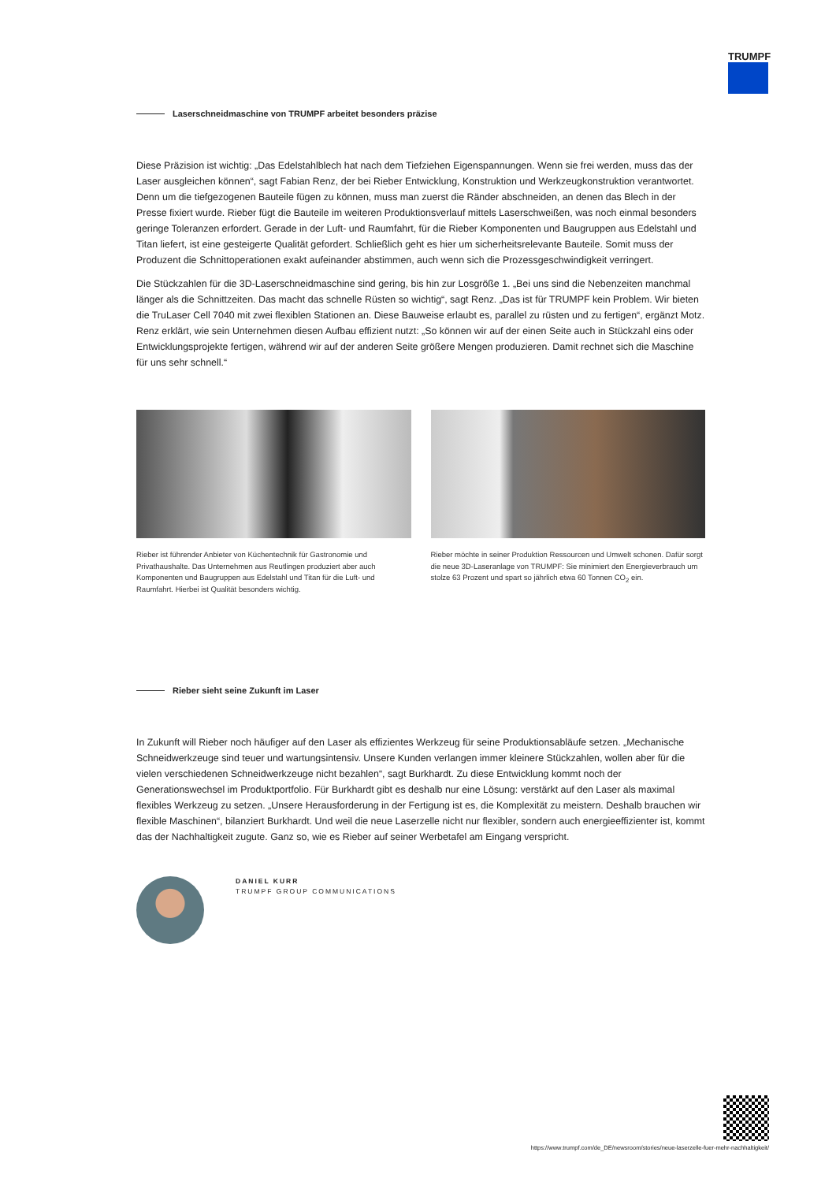TRUMPF
Laserschneidmaschine von TRUMPF arbeitet besonders präzise
Diese Präzision ist wichtig: „Das Edelstahlblech hat nach dem Tiefziehen Eigenspannungen. Wenn sie frei werden, muss das der Laser ausgleichen können“, sagt Fabian Renz, der bei Rieber Entwicklung, Konstruktion und Werkzeugkonstruktion verantwortet. Denn um die tiefgezogenen Bauteile fügen zu können, muss man zuerst die Ränder abschneiden, an denen das Blech in der Presse fixiert wurde. Rieber fügt die Bauteile im weiteren Produktionsverlauf mittels Laserschweißen, was noch einmal besonders geringe Toleranzen erfordert. Gerade in der Luft- und Raumfahrt, für die Rieber Komponenten und Baugruppen aus Edelstahl und Titan liefert, ist eine gesteigerte Qualität gefordert. Schließlich geht es hier um sicherheitsrelevante Bauteile. Somit muss der Produzent die Schnittoperationen exakt aufeinander abstimmen, auch wenn sich die Prozessgeschwindigkeit verringert.
Die Stückzahlen für die 3D-Laserschneidmaschine sind gering, bis hin zur Losgröße 1. „Bei uns sind die Nebenzeiten manchmal länger als die Schnittzeiten. Das macht das schnelle Rüsten so wichtig“, sagt Renz. „Das ist für TRUMPF kein Problem. Wir bieten die TruLaser Cell 7040 mit zwei flexiblen Stationen an. Diese Bauweise erlaubt es, parallel zu rüsten und zu fertigen“, ergänzt Motz. Renz erklärt, wie sein Unternehmen diesen Aufbau effizient nutzt: „So können wir auf der einen Seite auch in Stückzahl eins oder Entwicklungsprojekte fertigen, während wir auf der anderen Seite größere Mengen produzieren. Damit rechnet sich die Maschine für uns sehr schnell.“
Rieber ist führender Anbieter von Küchentechnik für Gastronomie und Privathaushalte. Das Unternehmen aus Reutlingen produziert aber auch Komponenten und Baugruppen aus Edelstahl und Titan für die Luft- und Raumfahrt. Hierbei ist Qualität besonders wichtig.
Rieber möchte in seiner Produktion Ressourcen und Umwelt schonen. Dafür sorgt die neue 3D-Laseranlage von TRUMPF: Sie minimiert den Energieverbrauch um stolze 63 Prozent und spart so jährlich etwa 60 Tonnen CO<sub>2</sub> ein.
Rieber sieht seine Zukunft im Laser
In Zukunft will Rieber noch häufiger auf den Laser als effizientes Werkzeug für seine Produktionsabläufe setzen. „Mechanische Schneidwerkzeuge sind teuer und wartungsintensiv. Unsere Kunden verlangen immer kleinere Stückzahlen, wollen aber für die vielen verschiedenen Schneidwerkzeuge nicht bezahlen“, sagt Burkhardt. Zu diese Entwicklung kommt noch der Generationswechsel im Produktportfolio. Für Burkhardt gibt es deshalb nur eine Lösung: verstärkt auf den Laser als maximal flexibles Werkzeug zu setzen. „Unsere Herausforderung in der Fertigung ist es, die Komplexität zu meistern. Deshalb brauchen wir flexible Maschinen“, bilanziert Burkhardt. Und weil die neue Laserzelle nicht nur flexibler, sondern auch energieeffizienter ist, kommt das der Nachhaltigkeit zugute. Ganz so, wie es Rieber auf seiner Werbetafel am Eingang verspricht.
DANIEL KURR
TRUMPF GROUP COMMUNICATIONS
https://www.trumpf.com/de_DE/newsroom/stories/neue-laserzelle-fuer-mehr-nachhaltigkeit/